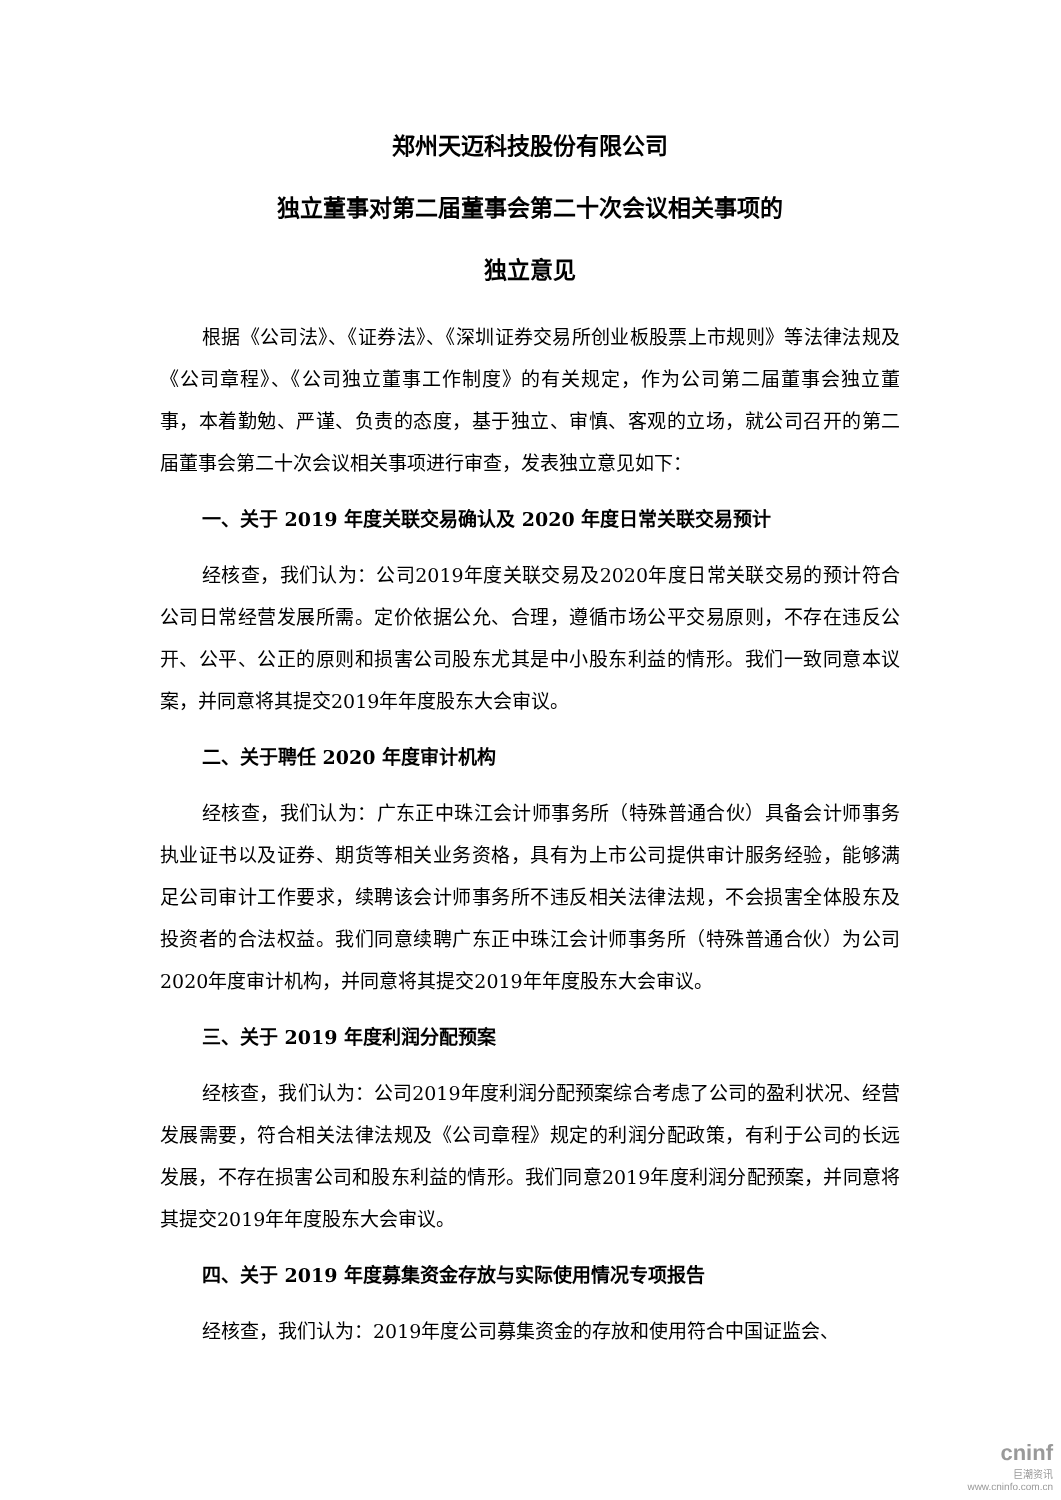郑州天迈科技股份有限公司
独立董事对第二届董事会第二十次会议相关事项的
独立意见
根据《公司法》、《证券法》、《深圳证券交易所创业板股票上市规则》等法律法规及《公司章程》、《公司独立董事工作制度》的有关规定，作为公司第二届董事会独立董事，本着勤勉、严谨、负责的态度，基于独立、审慎、客观的立场，就公司召开的第二届董事会第二十次会议相关事项进行审查，发表独立意见如下：
一、关于 2019 年度关联交易确认及 2020 年度日常关联交易预计
经核查，我们认为：公司2019年度关联交易及2020年度日常关联交易的预计符合公司日常经营发展所需。定价依据公允、合理，遵循市场公平交易原则，不存在违反公开、公平、公正的原则和损害公司股东尤其是中小股东利益的情形。我们一致同意本议案，并同意将其提交2019年年度股东大会审议。
二、关于聘任 2020 年度审计机构
经核查，我们认为：广东正中珠江会计师事务所（特殊普通合伙）具备会计师事务执业证书以及证券、期货等相关业务资格，具有为上市公司提供审计服务经验，能够满足公司审计工作要求，续聘该会计师事务所不违反相关法律法规，不会损害全体股东及投资者的合法权益。我们同意续聘广东正中珠江会计师事务所（特殊普通合伙）为公司2020年度审计机构，并同意将其提交2019年年度股东大会审议。
三、关于 2019 年度利润分配预案
经核查，我们认为：公司2019年度利润分配预案综合考虑了公司的盈利状况、经营发展需要，符合相关法律法规及《公司章程》规定的利润分配政策，有利于公司的长远发展，不存在损害公司和股东利益的情形。我们同意2019年度利润分配预案，并同意将其提交2019年年度股东大会审议。
四、关于 2019 年度募集资金存放与实际使用情况专项报告
经核查，我们认为：2019年度公司募集资金的存放和使用符合中国证监会、
cninf
巨潮资讯
www.cninfo.com.cn